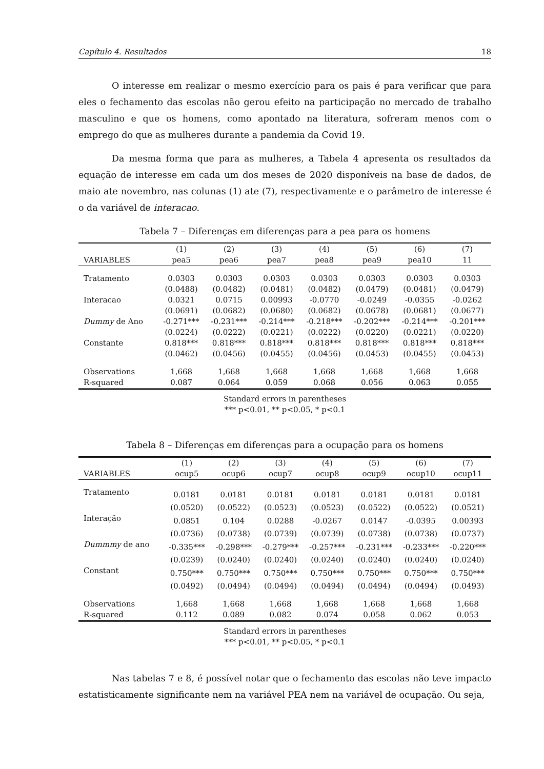Capítulo 4. Resultados 18
O interesse em realizar o mesmo exercício para os pais é para verificar que para eles o fechamento das escolas não gerou efeito na participação no mercado de trabalho masculino e que os homens, como apontado na literatura, sofreram menos com o emprego do que as mulheres durante a pandemia da Covid 19.
Da mesma forma que para as mulheres, a Tabela 4 apresenta os resultados da equação de interesse em cada um dos meses de 2020 disponíveis na base de dados, de maio ate novembro, nas colunas (1) ate (7), respectivamente e o parâmetro de interesse é o da variável de interacao.
Tabela 7 – Diferenças em diferenças para a pea para os homens
| | (1) | (2) | (3) | (4) | (5) | (6) | (7) |
| --- | --- | --- | --- | --- | --- | --- | --- |
| VARIABLES | pea5 | pea6 | pea7 | pea8 | pea9 | pea10 | 11 |
| Tratamento | 0.0303 | 0.0303 | 0.0303 | 0.0303 | 0.0303 | 0.0303 | 0.0303 |
| | (0.0488) | (0.0482) | (0.0481) | (0.0482) | (0.0479) | (0.0481) | (0.0479) |
| Interacao | 0.0321 | 0.0715 | 0.00993 | -0.0770 | -0.0249 | -0.0355 | -0.0262 |
| | (0.0691) | (0.0682) | (0.0680) | (0.0682) | (0.0678) | (0.0681) | (0.0677) |
| Dummy de Ano | -0.271*** | -0.231*** | -0.214*** | -0.218*** | -0.202*** | -0.214*** | -0.201*** |
| | (0.0224) | (0.0222) | (0.0221) | (0.0222) | (0.0220) | (0.0221) | (0.0220) |
| Constante | 0.818*** | 0.818*** | 0.818*** | 0.818*** | 0.818*** | 0.818*** | 0.818*** |
| | (0.0462) | (0.0456) | (0.0455) | (0.0456) | (0.0453) | (0.0455) | (0.0453) |
| Observations | 1,668 | 1,668 | 1,668 | 1,668 | 1,668 | 1,668 | 1,668 |
| R-squared | 0.087 | 0.064 | 0.059 | 0.068 | 0.056 | 0.063 | 0.055 |
Standard errors in parentheses
*** p<0.01, ** p<0.05, * p<0.1
Tabela 8 – Diferenças em diferenças para a ocupação para os homens
| | (1) | (2) | (3) | (4) | (5) | (6) | (7) |
| --- | --- | --- | --- | --- | --- | --- | --- |
| VARIABLES | ocup5 | ocup6 | ocup7 | ocup8 | ocup9 | ocup10 | ocup11 |
| Tratamento | 0.0181 | 0.0181 | 0.0181 | 0.0181 | 0.0181 | 0.0181 | 0.0181 |
| | (0.0520) | (0.0522) | (0.0523) | (0.0523) | (0.0522) | (0.0522) | (0.0521) |
| Interação | 0.0851 | 0.104 | 0.0288 | -0.0267 | 0.0147 | -0.0395 | 0.00393 |
| | (0.0736) | (0.0738) | (0.0739) | (0.0739) | (0.0738) | (0.0738) | (0.0737) |
| Dummmy de ano | -0.335*** | -0.298*** | -0.279*** | -0.257*** | -0.231*** | -0.233*** | -0.220*** |
| | (0.0239) | (0.0240) | (0.0240) | (0.0240) | (0.0240) | (0.0240) | (0.0240) |
| Constant | 0.750*** | 0.750*** | 0.750*** | 0.750*** | 0.750*** | 0.750*** | 0.750*** |
| | (0.0492) | (0.0494) | (0.0494) | (0.0494) | (0.0494) | (0.0494) | (0.0493) |
| Observations | 1,668 | 1,668 | 1,668 | 1,668 | 1,668 | 1,668 | 1,668 |
| R-squared | 0.112 | 0.089 | 0.082 | 0.074 | 0.058 | 0.062 | 0.053 |
Standard errors in parentheses
*** p<0.01, ** p<0.05, * p<0.1
Nas tabelas 7 e 8, é possível notar que o fechamento das escolas não teve impacto estatisticamente significante nem na variável PEA nem na variável de ocupação. Ou seja,